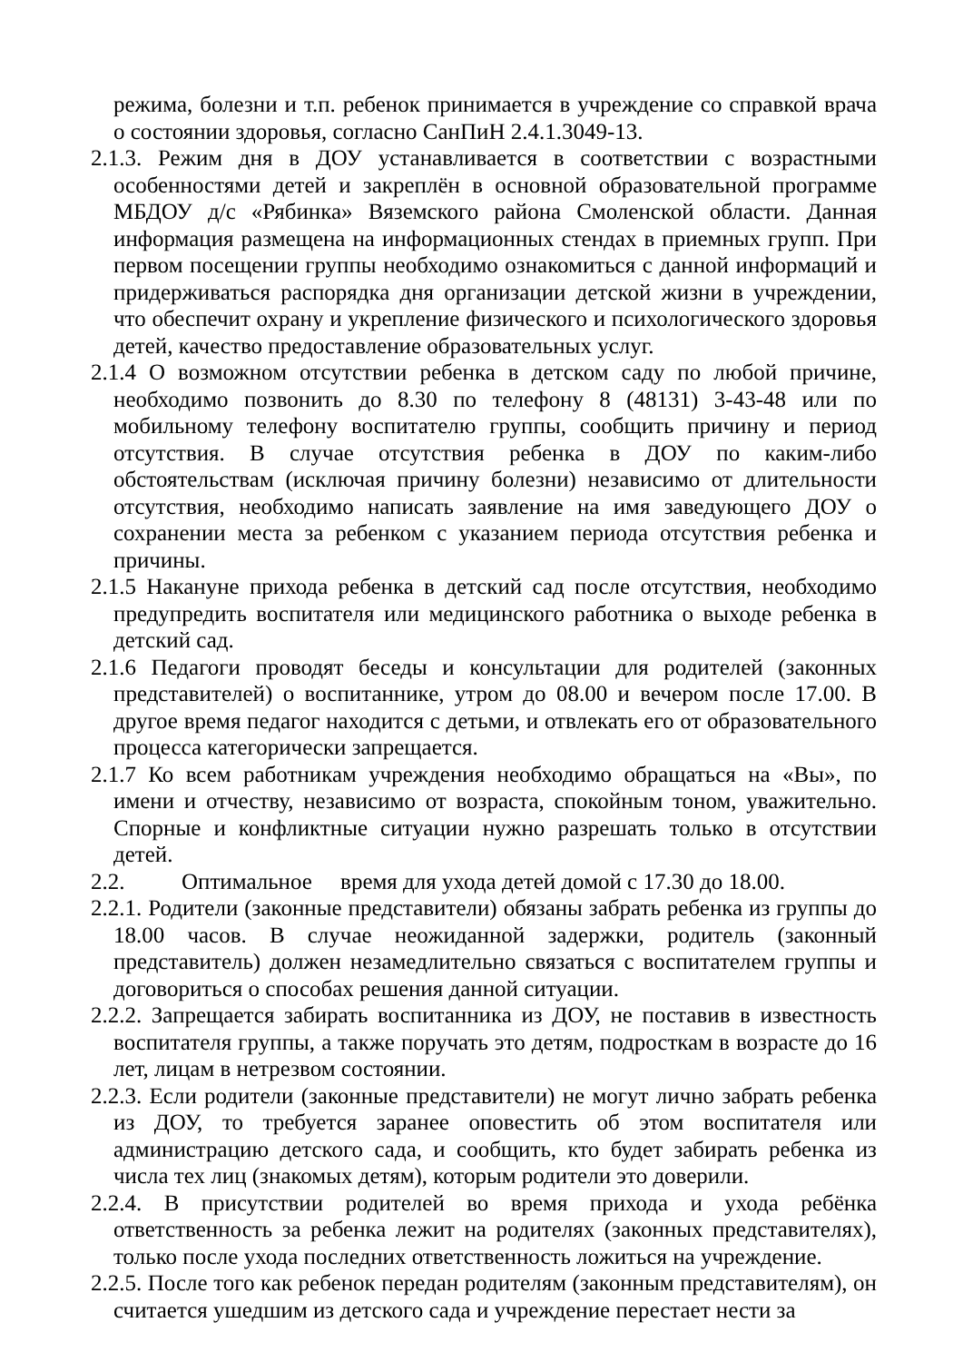режима, болезни и т.п. ребенок принимается в учреждение со справкой врача о состоянии здоровья, согласно СанПиН 2.4.1.3049-13.
2.1.3. Режим дня в ДОУ устанавливается в соответствии с возрастными особенностями детей и закреплён в основной образовательной программе МБДОУ д/с «Рябинка» Вяземского района Смоленской области. Данная информация размещена на информационных стендах в приемных групп. При первом посещении группы необходимо ознакомиться с данной информаций и придерживаться распорядка дня организации детской жизни в учреждении, что обеспечит охрану и укрепление физического и психологического здоровья детей, качество предоставление образовательных услуг.
2.1.4 О возможном отсутствии ребенка в детском саду по любой причине, необходимо позвонить до 8.30 по телефону 8 (48131) 3-43-48 или по мобильному телефону воспитателю группы, сообщить причину и период отсутствия. В случае отсутствия ребенка в ДОУ по каким-либо обстоятельствам (исключая причину болезни) независимо от длительности отсутствия, необходимо написать заявление на имя заведующего ДОУ о сохранении места за ребенком с указанием периода отсутствия ребенка и причины.
2.1.5 Накануне прихода ребенка в детский сад после отсутствия, необходимо предупредить воспитателя или медицинского работника о выходе ребенка в детский сад.
2.1.6 Педагоги проводят беседы и консультации для родителей (законных представителей) о воспитаннике, утром до 08.00 и вечером после 17.00. В другое время педагог находится с детьми, и отвлекать его от образовательного процесса категорически запрещается.
2.1.7 Ко всем работникам учреждения необходимо обращаться на «Вы», по имени и отчеству, независимо от возраста, спокойным тоном, уважительно. Спорные и конфликтные ситуации нужно разрешать только в отсутствии детей.
2.2. Оптимальное время для ухода детей домой с 17.30 до 18.00.
2.2.1. Родители (законные представители) обязаны забрать ребенка из группы до 18.00 часов. В случае неожиданной задержки, родитель (законный представитель) должен незамедлительно связаться с воспитателем группы и договориться о способах решения данной ситуации.
2.2.2. Запрещается забирать воспитанника из ДОУ, не поставив в известность воспитателя группы, а также поручать это детям, подросткам в возрасте до 16 лет, лицам в нетрезвом состоянии.
2.2.3. Если родители (законные представители) не могут лично забрать ребенка из ДОУ, то требуется заранее оповестить об этом воспитателя или администрацию детского сада, и сообщить, кто будет забирать ребенка из числа тех лиц (знакомых детям), которым родители это доверили.
2.2.4. В присутствии родителей во время прихода и ухода ребёнка ответственность за ребенка лежит на родителях (законных представителях), только после ухода последних ответственность ложиться на учреждение.
2.2.5. После того как ребенок передан родителям (законным представителям), он считается ушедшим из детского сада и учреждение перестает нести за